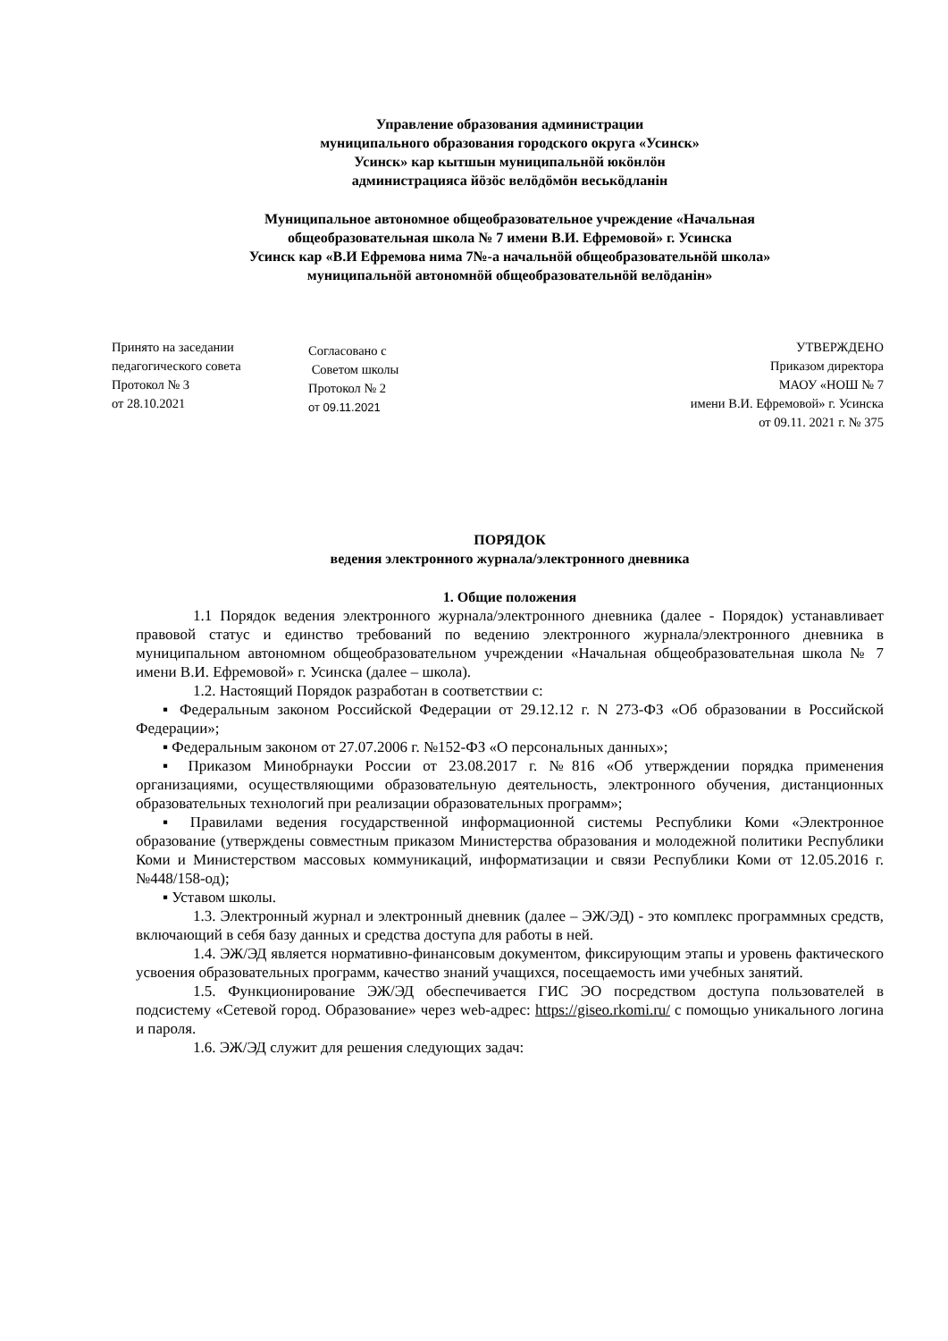Управление образования администрации
муниципального образования городского округа «Усинск»
Усинск» кар кытшын муниципальнӧй юкӧнлӧн
администрацияса йӧзӧс велӧдӧмӧн веськӧдланін
Муниципальное автономное общеобразовательное учреждение «Начальная
общеобразовательная школа № 7 имени В.И. Ефремовой» г. Усинска
Усинск кар «В.И Ефремова нима 7№-а начальнӧй общеобразовательнӧй школа»
муниципальнӧй автономнӧй общеобразовательнӧй велӧданін»
Принято на заседании
педагогического совета
Протокол № 3
от 28.10.2021
Согласовано с
Советом школы
Протокол № 2
от 09.11.2021
УТВЕРЖДЕНО
Приказом директора
МАОУ «НОШ № 7
имени В.И. Ефремовой» г. Усинска
от 09.11. 2021 г. № 375
ПОРЯДОК
ведения электронного журнала/электронного дневника
1. Общие положения
1.1 Порядок ведения электронного журнала/электронного дневника (далее - Порядок) устанавливает правовой статус и единство требований по ведению электронного журнала/электронного дневника в муниципальном автономном общеобразовательном учреждении «Начальная общеобразовательная школа № 7 имени В.И. Ефремовой» г. Усинска (далее – школа).
1.2. Настоящий Порядок разработан в соответствии с:
▪ Федеральным законом Российской Федерации от 29.12.12 г. N 273-ФЗ «Об образовании в Российской Федерации»;
▪ Федеральным законом от 27.07.2006 г. №152-ФЗ «О персональных данных»;
▪ Приказом Минобрнауки России от 23.08.2017 г. №816 «Об утверждении порядка применения организациями, осуществляющими образовательную деятельность, электронного обучения, дистанционных образовательных технологий при реализации образовательных программ»;
▪ Правилами ведения государственной информационной системы Республики Коми «Электронное образование (утверждены совместным приказом Министерства образования и молодежной политики Республики Коми и Министерством массовых коммуникаций, информатизации и связи Республики Коми от 12.05.2016 г. №448/158-од);
▪ Уставом школы.
1.3. Электронный журнал и электронный дневник (далее – ЭЖ/ЭД) - это комплекс программных средств, включающий в себя базу данных и средства доступа для работы в ней.
1.4. ЭЖ/ЭД является нормативно-финансовым документом, фиксирующим этапы и уровень фактического усвоения образовательных программ, качество знаний учащихся, посещаемость ими учебных занятий.
1.5. Функционирование ЭЖ/ЭД обеспечивается ГИС ЭО посредством доступа пользователей в подсистему «Сетевой город. Образование» через web-адрес: https://giseo.rkomi.ru/ с помощью уникального логина и пароля.
1.6. ЭЖ/ЭД служит для решения следующих задач: